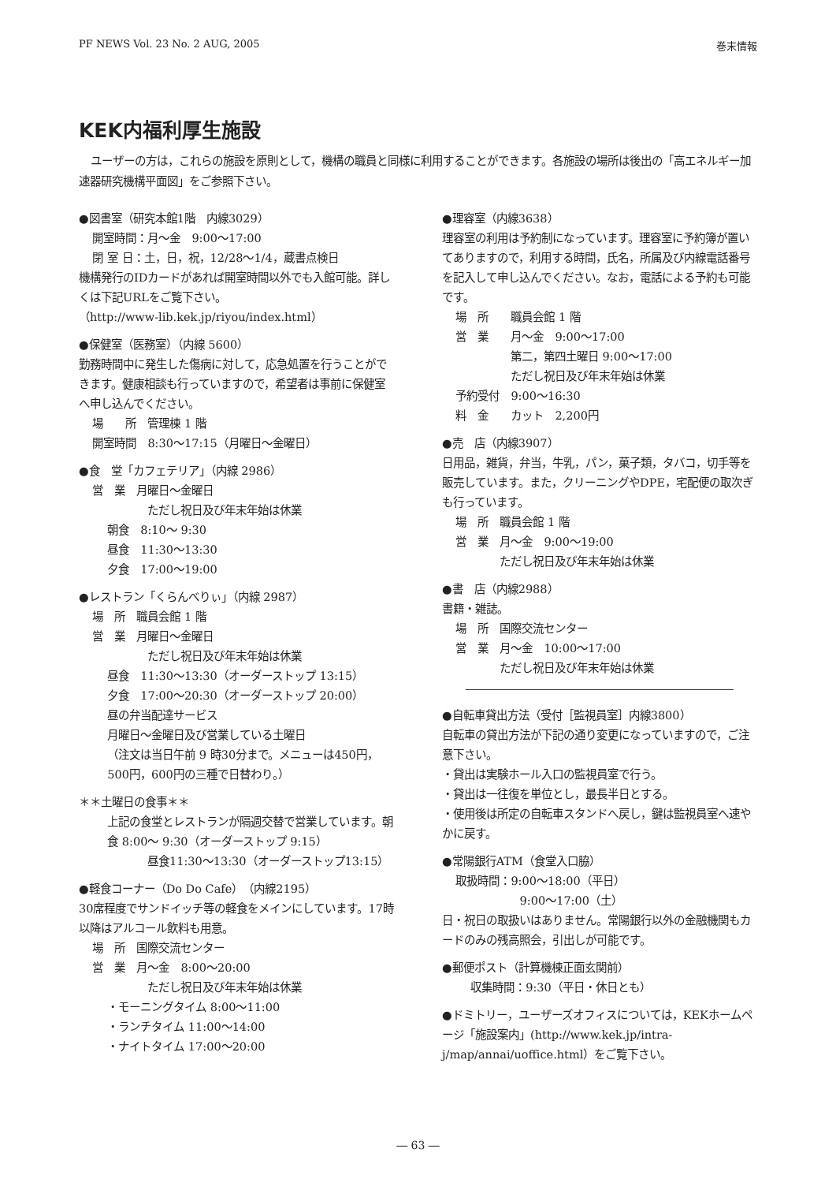PF NEWS Vol. 23 No. 2 AUG, 2005 巻末情報
KEK内福利厚生施設
ユーザーの方は，これらの施設を原則として，機構の職員と同様に利用することができます。各施設の場所は後出の「高エネルギー加速器研究機構平面図」をご参照下さい。
●図書室（研究本館1階　内線3029）
開室時間：月～金　9:00～17:00
閉 室 日：土，日，祝，12/28～1/4，蔵書点検日
機構発行のIDカードがあれば開室時間以外でも入館可能。詳しくは下記URLをご覧下さい。
（http://www-lib.kek.jp/riyou/index.html）
●保健室（医務室）（内線 5600）
勤務時間中に発生した傷病に対して，応急処置を行うことができます。健康相談も行っていますので，希望者は事前に保健室へ申し込んでください。
場　　所　管理棟 1 階
開室時間　8:30～17:15（月曜日～金曜日）
●食　堂「カフェテリア」（内線 2986）
営　業　月曜日～金曜日
ただし祝日及び年末年始は休業
朝食　8:10～ 9:30
昼食　11:30～13:30
夕食　17:00～19:00
●レストラン「くらんべりぃ」（内線 2987）
場　所　職員会館 1 階
営　業　月曜日～金曜日
ただし祝日及び年末年始は休業
昼食　11:30～13:30（オーダーストップ 13:15）
夕食　17:00～20:30（オーダーストップ 20:00）
昼の弁当配達サービス
月曜日～金曜日及び営業している土曜日
（注文は当日午前 9 時30分まで。メニューは450円，500円，600円の三種で日替わり。）
＊＊土曜日の食事＊＊
上記の食堂とレストランが隔週交替で営業しています。朝食 8:00～ 9:30（オーダーストップ 9:15）
昼食11:30～13:30（オーダーストップ13:15）
●軽食コーナー（Do Do Cafe）（内線2195）
30席程度でサンドイッチ等の軽食をメインにしています。17時以降はアルコール飲料も用意。
場　所　国際交流センター
営　業　月～金　8:00～20:00
ただし祝日及び年末年始は休業
・モーニングタイム 8:00～11:00
・ランチタイム 11:00～14:00
・ナイトタイム 17:00～20:00
●理容室（内線3638）
理容室の利用は予約制になっています。理容室に予約簿が置いてありますので，利用する時間，氏名，所属及び内線電話番号を記入して申し込んでください。なお，電話による予約も可能です。
場　所　　職員会館 1 階
営　業　　月～金　9:00～17:00
第二，第四土曜日 9:00～17:00
ただし祝日及び年末年始は休業
予約受付　9:00～16:30
料　金　　カット　2,200円
●売　店（内線3907）
日用品，雑貨，弁当，牛乳，パン，菓子類，タバコ，切手等を販売しています。また，クリーニングやDPE，宅配便の取次ぎも行っています。
場　所　職員会館 1 階
営　業　月～金　9:00～19:00
ただし祝日及び年末年始は休業
●書　店（内線2988）
書籍・雑誌。
場　所　国際交流センター
営　業　月～金　10:00～17:00
ただし祝日及び年末年始は休業
●自転車貸出方法（受付［監視員室］内線3800）
自転車の貸出方法が下記の通り変更になっていますので，ご注意下さい。
・貸出は実験ホール入口の監視員室で行う。
・貸出は一往復を単位とし，最長半日とする。
・使用後は所定の自転車スタンドへ戻し，鍵は監視員室へ速やかに戻す。
●常陽銀行ATM（食堂入口脇）
取扱時間：9:00～18:00（平日）
9:00～17:00（土）
日・祝日の取扱いはありません。常陽銀行以外の金融機関もカードのみの残高照会，引出しが可能です。
●郵便ポスト（計算機棟正面玄関前）
収集時間：9:30（平日・休日とも）
●ドミトリー，ユーザーズオフィスについては，KEKホームページ「施設案内」(http://www.kek.jp/intra-j/map/annai/uoffice.html）をご覧下さい。
― 63 ―